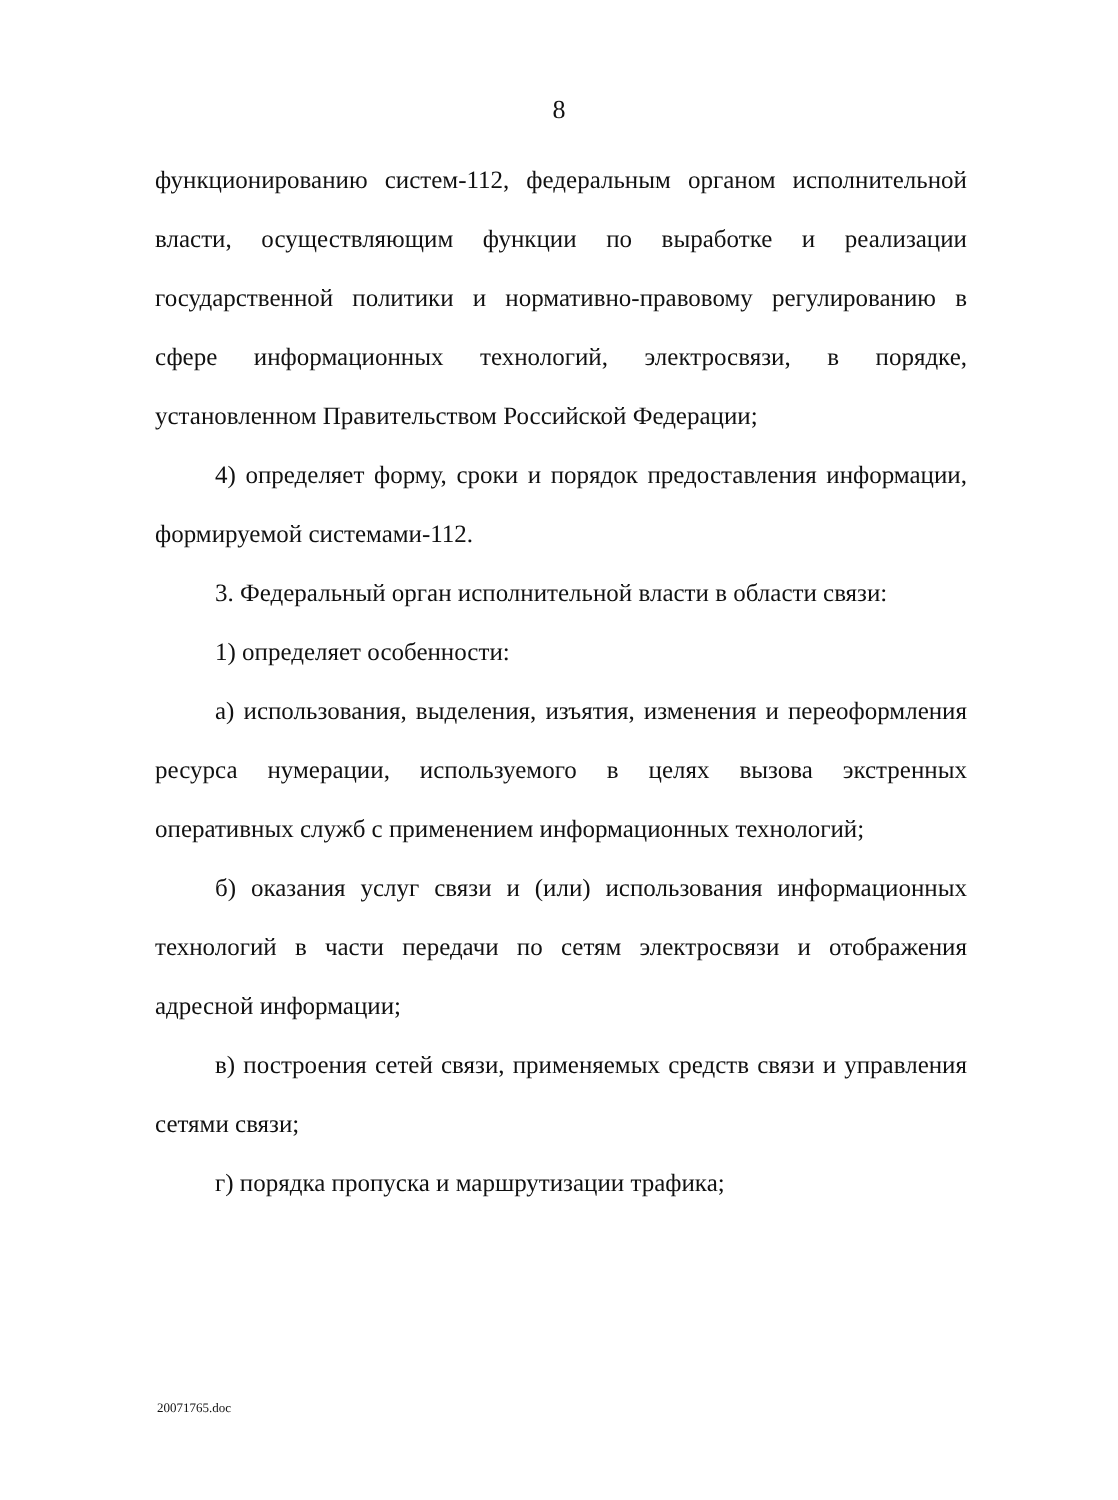8
функционированию систем-112, федеральным органом исполнительной власти, осуществляющим функции по выработке и реализации государственной политики и нормативно-правовому регулированию в сфере информационных технологий, электросвязи, в порядке, установленном Правительством Российской Федерации;
4) определяет форму, сроки и порядок предоставления информации, формируемой системами-112.
3. Федеральный орган исполнительной власти в области связи:
1) определяет особенности:
а) использования, выделения, изъятия, изменения и переоформления ресурса нумерации, используемого в целях вызова экстренных оперативных служб с применением информационных технологий;
б) оказания услуг связи и (или) использования информационных технологий в части передачи по сетям электросвязи и отображения адресной информации;
в) построения сетей связи, применяемых средств связи и управления сетями связи;
г) порядка пропуска и маршрутизации трафика;
20071765.doc